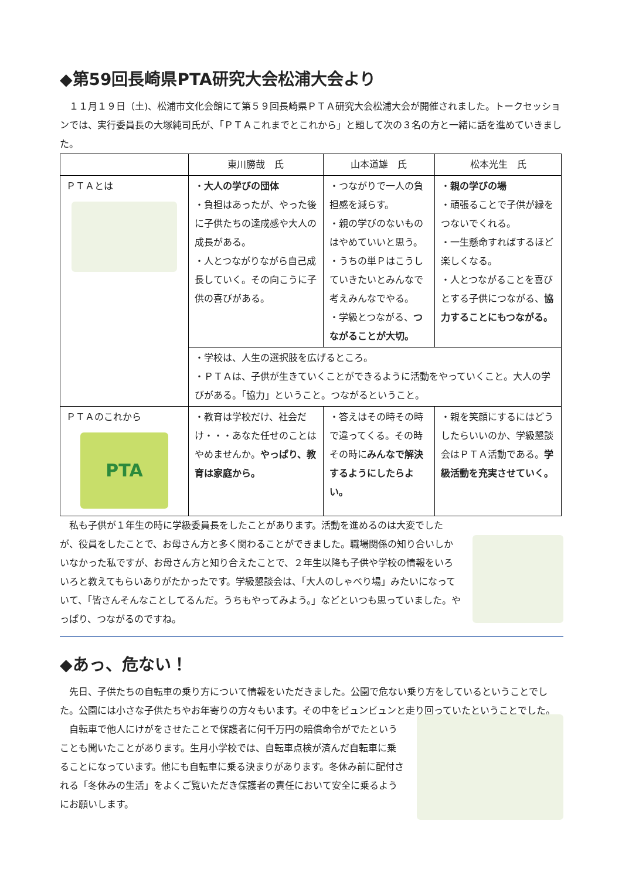◆第59回長崎県PTA研究大会松浦大会より
　１１月１９日（土)、松浦市文化会館にて第５９回長崎県ＰＴＡ研究大会松浦大会が開催されました。トークセッションでは、実行委員長の大塚純司氏が、「ＰＴＡこれまでとこれから」と題して次の３名の方と一緒に話を進めていきました。
| | 東川勝哉 氏 | 山本道雄 氏 | 松本光生 氏 |
| --- | --- | --- | --- |
| ＰＴＡとは | ・ 大人の学びの団体 ・負担はあったが、やった後に子供たちの達成感や大人の成長がある。 ・人とつながりながら自己成長していく。その向こうに子供の喜びがある。 | ・つながりで一人の負担感を減らす。 ・親の学びのないものはやめていいと思う。 ・うちの単Ｐはこうしていきたいとみんなで考えみんなでやる。 ・学級とつながる、 つながることが大切。 | ・ 親の学びの場 ・頑張ることで子供が縁をつないでくれる。 ・一生懸命すればするほど楽しくなる。 ・人とつながることを喜びとする子供につながる、 協力することにもつながる。 |
| | ・学校は、人生の選択肢を広げるところ。 ・ＰＴＡは、子供が生きていくことができるように活動をやっていくこと。大人の学びがある。「協力」ということ。つながるということ。 | | |
| ＰＴＡのこれから PTA | ・教育は学校だけ、社会だけ・・・あなた任せのことはやめませんか。 やっぱり、教育は家庭から。 | ・答えはその時その時で違ってくる。その時その時に みんなで解決するようにしたらよい。 | ・親を笑顔にするにはどうしたらいいのか、学級懇談会はＰＴＡ活動である。 学級活動を充実させていく。 |
　私も子供が１年生の時に学級委員長をしたことがあります。活動を進めるのは大変でしたが、役員をしたことで、お母さん方と多く関わることができました。職場関係の知り合いしかいなかった私ですが、お母さん方と知り合えたことで、２年生以降も子供や学校の情報をいろいろと教えてもらいありがたかったです。学級懇談会は、「大人のしゃべり場」みたいになっていて、「皆さんそんなことしてるんだ。うちもやってみよう。」などといつも思っていました。やっぱり、つながるのですね。
◆あっ、危ない！
　先日、子供たちの自転車の乗り方について情報をいただきました。公園で危ない乗り方をしているということでした。公園には小さな子供たちやお年寄りの方々もいます。その中をビュンビュンと走り回っていたということでした。
　自転車で他人にけがをさせたことで保護者に何千万円の賠償命令がでたということも聞いたことがあります。生月小学校では、自転車点検が済んだ自転車に乗ることになっています。他にも自転車に乗る決まりがあります。冬休み前に配付される「冬休みの生活」をよくご覧いただき保護者の責任において安全に乗るようにお願いします。